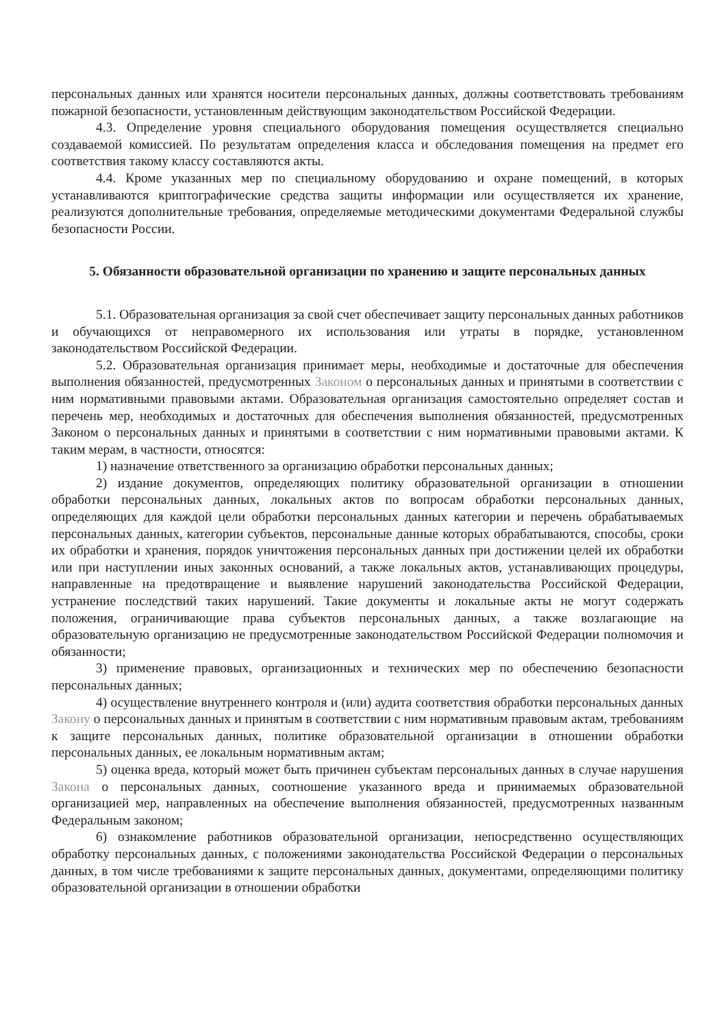персональных данных или хранятся носители персональных данных, должны соответствовать требованиям пожарной безопасности, установленным действующим законодательством Российской Федерации.
4.3. Определение уровня специального оборудования помещения осуществляется специально создаваемой комиссией. По результатам определения класса и обследования помещения на предмет его соответствия такому классу составляются акты.
4.4. Кроме указанных мер по специальному оборудованию и охране помещений, в которых устанавливаются криптографические средства защиты информации или осуществляется их хранение, реализуются дополнительные требования, определяемые методическими документами Федеральной службы безопасности России.
5. Обязанности образовательной организации по хранению и защите персональных данных
5.1. Образовательная организация за свой счет обеспечивает защиту персональных данных работников и обучающихся от неправомерного их использования или утраты в порядке, установленном законодательством Российской Федерации.
5.2. Образовательная организация принимает меры, необходимые и достаточные для обеспечения выполнения обязанностей, предусмотренных Законом о персональных данных и принятыми в соответствии с ним нормативными правовыми актами. Образовательная организация самостоятельно определяет состав и перечень мер, необходимых и достаточных для обеспечения выполнения обязанностей, предусмотренных Законом о персональных данных и принятыми в соответствии с ним нормативными правовыми актами. К таким мерам, в частности, относятся:
1) назначение ответственного за организацию обработки персональных данных;
2) издание документов, определяющих политику образовательной организации в отношении обработки персональных данных, локальных актов по вопросам обработки персональных данных, определяющих для каждой цели обработки персональных данных категории и перечень обрабатываемых персональных данных, категории субъектов, персональные данные которых обрабатываются, способы, сроки их обработки и хранения, порядок уничтожения персональных данных при достижении целей их обработки или при наступлении иных законных оснований, а также локальных актов, устанавливающих процедуры, направленные на предотвращение и выявление нарушений законодательства Российской Федерации, устранение последствий таких нарушений. Такие документы и локальные акты не могут содержать положения, ограничивающие права субъектов персональных данных, а также возлагающие на образовательную организацию не предусмотренные законодательством Российской Федерации полномочия и обязанности;
3) применение правовых, организационных и технических мер по обеспечению безопасности персональных данных;
4) осуществление внутреннего контроля и (или) аудита соответствия обработки персональных данных Закону о персональных данных и принятым в соответствии с ним нормативным правовым актам, требованиям к защите персональных данных, политике образовательной организации в отношении обработки персональных данных, ее локальным нормативным актам;
5) оценка вреда, который может быть причинен субъектам персональных данных в случае нарушения Закона о персональных данных, соотношение указанного вреда и принимаемых образовательной организацией мер, направленных на обеспечение выполнения обязанностей, предусмотренных названным Федеральным законом;
6) ознакомление работников образовательной организации, непосредственно осуществляющих обработку персональных данных, с положениями законодательства Российской Федерации о персональных данных, в том числе требованиями к защите персональных данных, документами, определяющими политику образовательной организации в отношении обработки